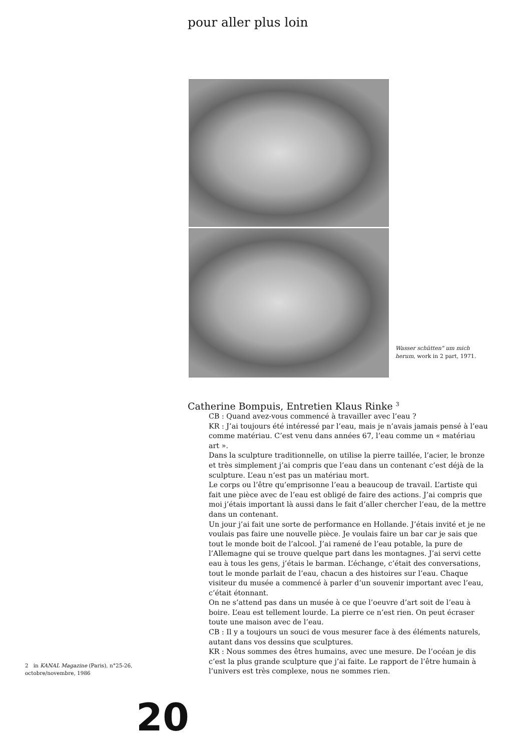pour aller plus loin
Wasser schütten" um mich herum, work in 2 part, 1971.
Catherine Bompuis, Entretien Klaus Rinke <sup>3</sup>
CB : Quand avez-vous commencé à travailler avec l’eau ?
KR : J’ai toujours été intéressé par l’eau, mais je n’avais jamais pensé à l’eau comme matériau. C’est venu dans années 67, l’eau comme un « matériau art ».
Dans la sculpture traditionnelle, on utilise la pierre taillée, l’acier, le bronze et très simplement j’ai compris que l’eau dans un contenant c’est déjà de la sculpture. L’eau n’est pas un matériau mort.
Le corps ou l’être qu’emprisonne l’eau a beaucoup de travail. L’artiste qui fait une pièce avec de l’eau est obligé de faire des actions. J’ai compris que moi j’étais important là aussi dans le fait d’aller chercher l’eau, de la mettre dans un contenant.
Un jour j’ai fait une sorte de performance en Hollande. J’étais invité et je ne voulais pas faire une nouvelle pièce. Je voulais faire un bar car je sais que tout le monde boit de l’alcool. J’ai ramené de l’eau potable, la pure de l’Allemagne qui se trouve quelque part dans les montagnes. J’ai servi cette eau à tous les gens, j’étais le barman. L’échange, c’était des conversations, tout le monde parlait de l’eau, chacun a des histoires sur l’eau. Chaque visiteur du musée a commencé à parler d’un souvenir important avec l’eau, c’était étonnant.
On ne s’attend pas dans un musée à ce que l’oeuvre d’art soit de l’eau à boire. L’eau est tellement lourde. La pierre ce n’est rien. On peut écraser toute une maison avec de l’eau.
CB : Il y a toujours un souci de vous mesurer face à des éléments naturels, autant dans vos dessins que sculptures.
KR : Nous sommes des êtres humains, avec une mesure. De l’océan je dis c’est la plus grande sculpture que j’ai faite. Le rapport de l’être humain à l’univers est très complexe, nous ne sommes rien.
2 in KANAL Magazine (Paris), n°25-26, octobre/novembre, 1986
20